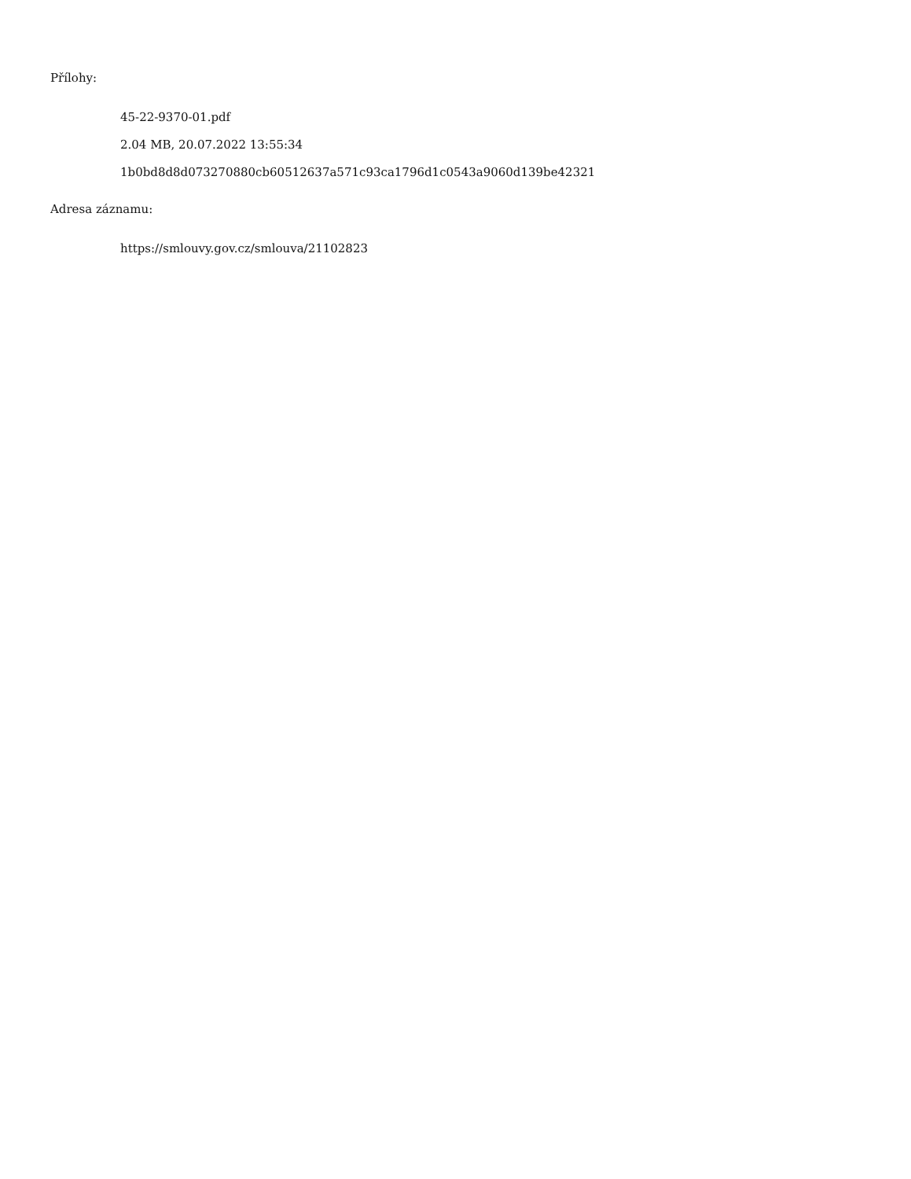Přílohy:
45-22-9370-01.pdf
2.04 MB, 20.07.2022 13:55:34
1b0bd8d8d073270880cb60512637a571c93ca1796d1c0543a9060d139be42321
Adresa záznamu:
https://smlouvy.gov.cz/smlouva/21102823